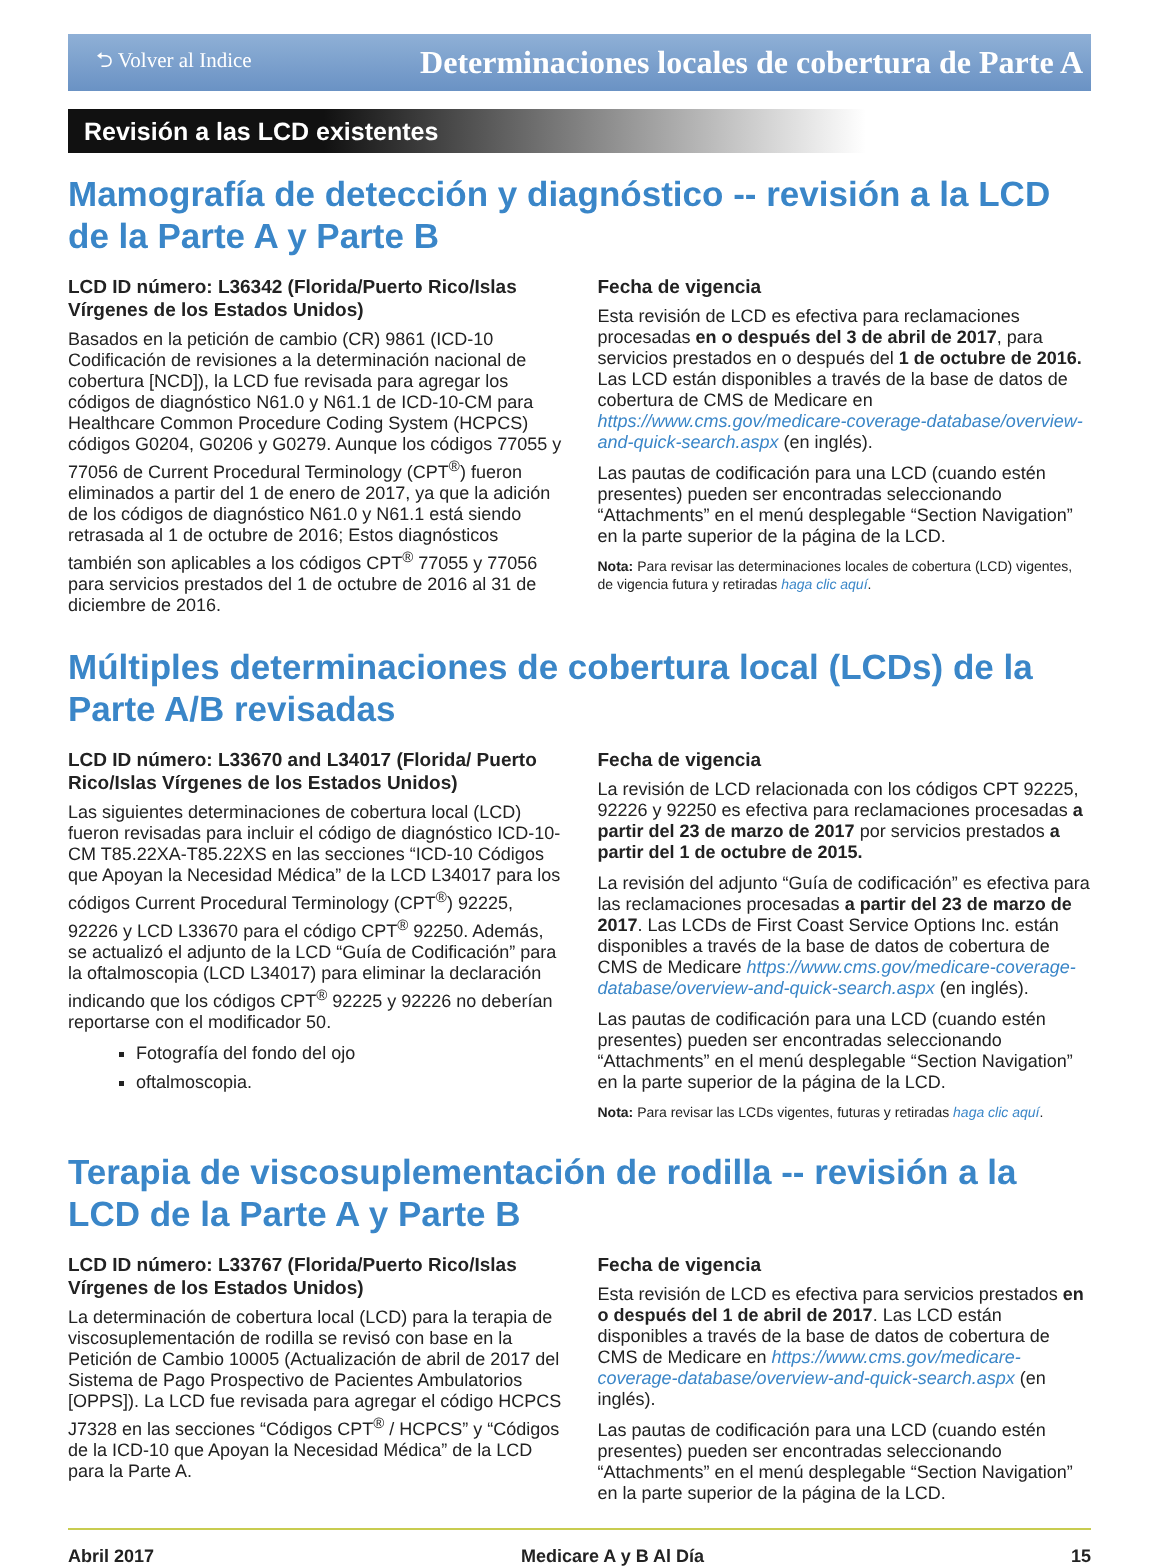⮌ Volver al Indice Determinaciones locales de cobertura de Parte A
Revisión a las LCD existentes
Mamografía de detección y diagnóstico -- revisión a la LCD de la Parte A y Parte B
LCD ID número: L36342 (Florida/Puerto Rico/Islas Vírgenes de los Estados Unidos)
Basados en la petición de cambio (CR) 9861 (ICD-10 Codificación de revisiones a la determinación nacional de cobertura [NCD]), la LCD fue revisada para agregar los códigos de diagnóstico N61.0 y N61.1 de ICD-10-CM para Healthcare Common Procedure Coding System (HCPCS) códigos G0204, G0206 y G0279. Aunque los códigos 77055 y 77056 de Current Procedural Terminology (CPT<sup>®</sup>) fueron eliminados a partir del 1 de enero de 2017, ya que la adición de los códigos de diagnóstico N61.0 y N61.1 está siendo retrasada al 1 de octubre de 2016; Estos diagnósticos también son aplicables a los códigos CPT<sup>®</sup> 77055 y 77056 para servicios prestados del 1 de octubre de 2016 al 31 de diciembre de 2016.
Fecha de vigencia
Esta revisión de LCD es efectiva para reclamaciones procesadas en o después del 3 de abril de 2017, para servicios prestados en o después del 1 de octubre de 2016. Las LCD están disponibles a través de la base de datos de cobertura de CMS de Medicare en https://www.cms.gov/medicare-coverage-database/overview-and-quick-search.aspx (en inglés).
Las pautas de codificación para una LCD (cuando estén presentes) pueden ser encontradas seleccionando “Attachments” en el menú desplegable “Section Navigation” en la parte superior de la página de la LCD.
Nota: Para revisar las determinaciones locales de cobertura (LCD) vigentes, de vigencia futura y retiradas haga clic aquí.
Múltiples determinaciones de cobertura local (LCDs) de la Parte A/B revisadas
LCD ID número: L33670 and L34017 (Florida/ Puerto Rico/Islas Vírgenes de los Estados Unidos)
Las siguientes determinaciones de cobertura local (LCD) fueron revisadas para incluir el código de diagnóstico ICD-10-CM T85.22XA-T85.22XS en las secciones “ICD-10 Códigos que Apoyan la Necesidad Médica” de la LCD L34017 para los códigos Current Procedural Terminology (CPT<sup>®</sup>) 92225, 92226 y LCD L33670 para el código CPT<sup>®</sup> 92250. Además, se actualizó el adjunto de la LCD “Guía de Codificación” para la oftalmoscopia (LCD L34017) para eliminar la declaración indicando que los códigos CPT<sup>®</sup> 92225 y 92226 no deberían reportarse con el modificador 50.
Fotografía del fondo del ojo
oftalmoscopia.
Fecha de vigencia
La revisión de LCD relacionada con los códigos CPT 92225, 92226 y 92250 es efectiva para reclamaciones procesadas a partir del 23 de marzo de 2017 por servicios prestados a partir del 1 de octubre de 2015.
La revisión del adjunto “Guía de codificación” es efectiva para las reclamaciones procesadas a partir del 23 de marzo de 2017. Las LCDs de First Coast Service Options Inc. están disponibles a través de la base de datos de cobertura de CMS de Medicare https://www.cms.gov/medicare-coverage-database/overview-and-quick-search.aspx (en inglés).
Las pautas de codificación para una LCD (cuando estén presentes) pueden ser encontradas seleccionando “Attachments” en el menú desplegable “Section Navigation” en la parte superior de la página de la LCD.
Nota: Para revisar las LCDs vigentes, futuras y retiradas haga clic aquí.
Terapia de viscosuplementación de rodilla -- revisión a la LCD de la Parte A y Parte B
LCD ID número: L33767 (Florida/Puerto Rico/Islas Vírgenes de los Estados Unidos)
La determinación de cobertura local (LCD) para la terapia de viscosuplementación de rodilla se revisó con base en la Petición de Cambio 10005 (Actualización de abril de 2017 del Sistema de Pago Prospectivo de Pacientes Ambulatorios [OPPS]). La LCD fue revisada para agregar el código HCPCS J7328 en las secciones “Códigos CPT<sup>®</sup> / HCPCS” y “Códigos de la ICD-10 que Apoyan la Necesidad Médica” de la LCD para la Parte A.
Fecha de vigencia
Esta revisión de LCD es efectiva para servicios prestados en o después del 1 de abril de 2017. Las LCD están disponibles a través de la base de datos de cobertura de CMS de Medicare en https://www.cms.gov/medicare-coverage-database/overview-and-quick-search.aspx (en inglés).
Las pautas de codificación para una LCD (cuando estén presentes) pueden ser encontradas seleccionando “Attachments” en el menú desplegable “Section Navigation” en la parte superior de la página de la LCD.
Abril 2017 Medicare A y B Al Día 15